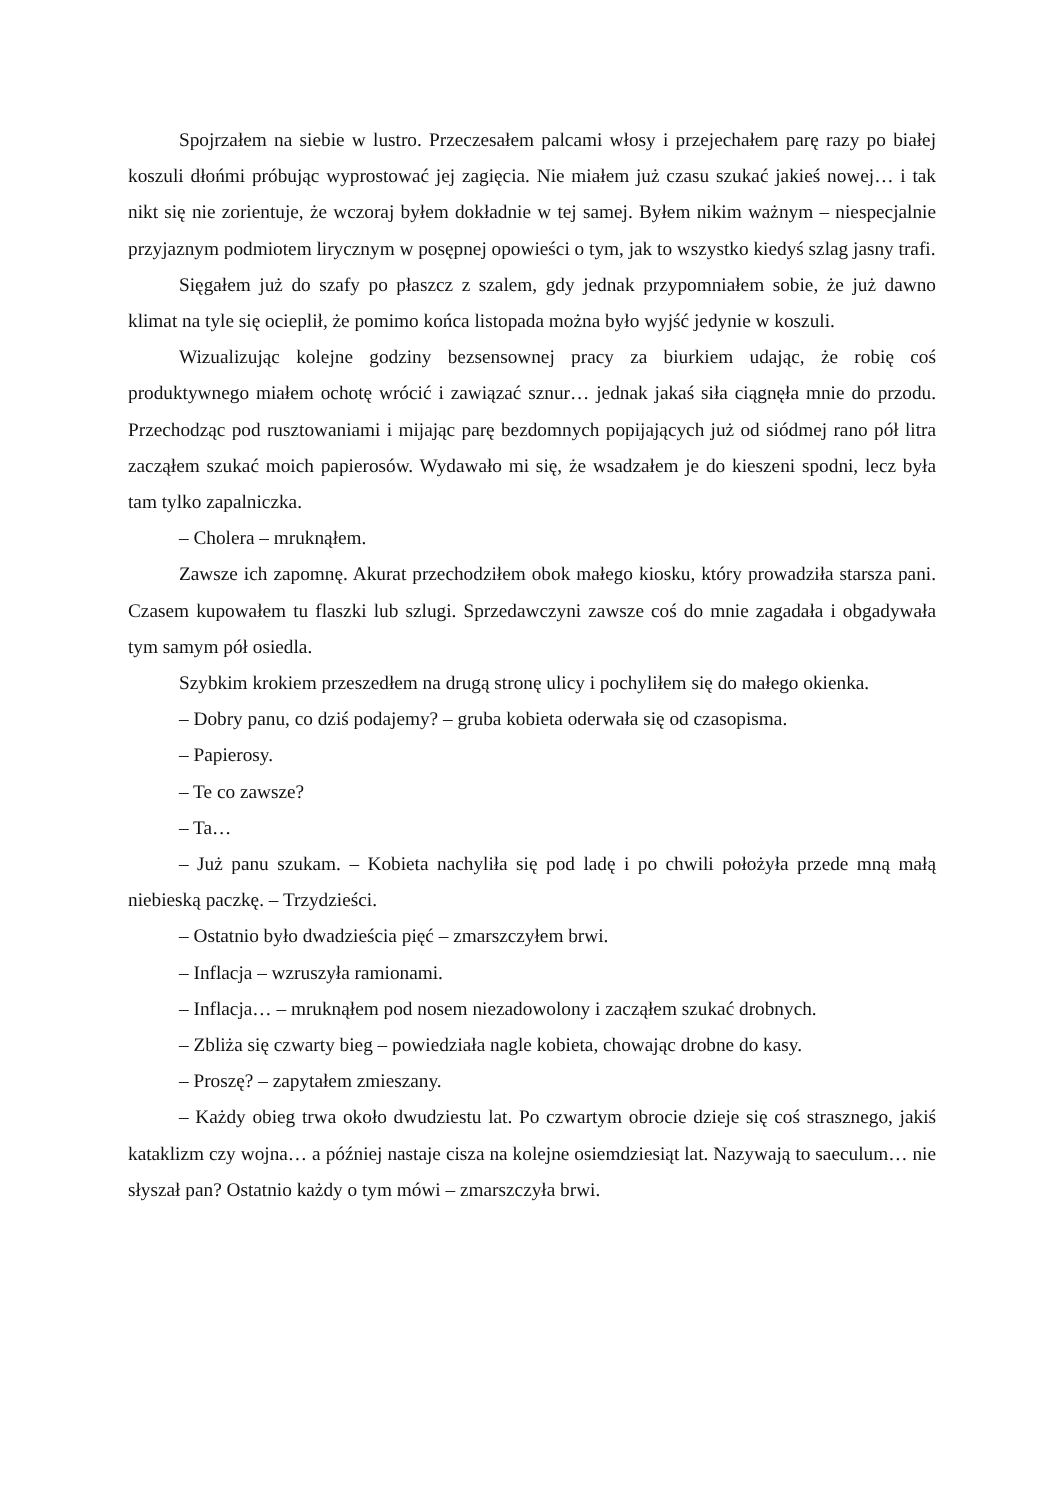Spojrzałem na siebie w lustro. Przeczesałem palcami włosy i przejechałem parę razy po białej koszuli dłońmi próbując wyprostować jej zagięcia. Nie miałem już czasu szukać jakieś nowej… i tak nikt się nie zorientuje, że wczoraj byłem dokładnie w tej samej. Byłem nikim ważnym – niespecjalnie przyjaznym podmiotem lirycznym w posępnej opowieści o tym, jak to wszystko kiedyś szlag jasny trafi.
Sięgałem już do szafy po płaszcz z szalem, gdy jednak przypomniałem sobie, że już dawno klimat na tyle się ocieplił, że pomimo końca listopada można było wyjść jedynie w koszuli.
Wizualizując kolejne godziny bezsensownej pracy za biurkiem udając, że robię coś produktywnego miałem ochotę wrócić i zawiązać sznur… jednak jakaś siła ciągnęła mnie do przodu. Przechodząc pod rusztowaniami i mijając parę bezdomnych popijających już od siódmej rano pół litra zacząłem szukać moich papierosów. Wydawało mi się, że wsadzałem je do kieszeni spodni, lecz była tam tylko zapalniczka.
– Cholera – mruknąłem.
Zawsze ich zapomnę. Akurat przechodziłem obok małego kiosku, który prowadziła starsza pani. Czasem kupowałem tu flaszki lub szlugi. Sprzedawczyni zawsze coś do mnie zagadała i obgadywała tym samym pół osiedla.
Szybkim krokiem przeszedłem na drugą stronę ulicy i pochyliłem się do małego okienka.
– Dobry panu, co dziś podajemy? – gruba kobieta oderwała się od czasopisma.
– Papierosy.
– Te co zawsze?
– Ta…
– Już panu szukam. – Kobieta nachyliła się pod ladę i po chwili położyła przede mną małą niebieską paczkę. – Trzydzieści.
– Ostatnio było dwadzieścia pięć – zmarszczyłem brwi.
– Inflacja – wzruszyła ramionami.
– Inflacja… – mruknąłem pod nosem niezadowolony i zacząłem szukać drobnych.
– Zbliża się czwarty bieg – powiedziała nagle kobieta, chowając drobne do kasy.
– Proszę? – zapytałem zmieszany.
– Każdy obieg trwa około dwudziestu lat. Po czwartym obrocie dzieje się coś strasznego, jakiś kataklizm czy wojna… a później nastaje cisza na kolejne osiemdziesiąt lat. Nazywają to saeculum… nie słyszał pan? Ostatnio każdy o tym mówi – zmarszczyła brwi.